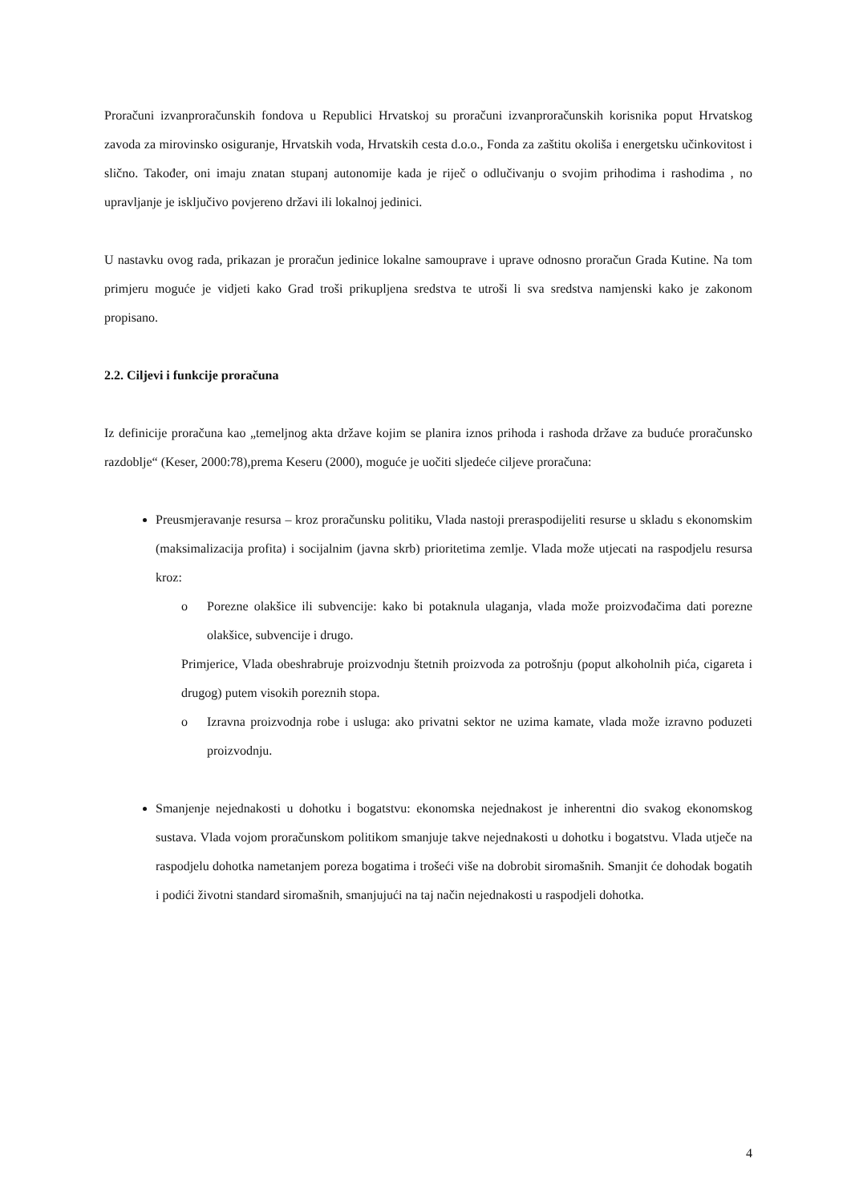Proračuni izvanproračunskih fondova u Republici Hrvatskoj su proračuni izvanproračunskih korisnika poput Hrvatskog zavoda za mirovinsko osiguranje, Hrvatskih voda, Hrvatskih cesta d.o.o., Fonda za zaštitu okoliša i energetsku učinkovitost i slično. Također, oni imaju znatan stupanj autonomije kada je riječ o odlučivanju o svojim prihodima i rashodima , no upravljanje je isključivo povjereno državi ili lokalnoj jedinici.
U nastavku ovog rada, prikazan je proračun jedinice lokalne samouprave i uprave odnosno proračun Grada Kutine. Na tom primjeru moguće je vidjeti kako Grad troši prikupljena sredstva te utroši li sva sredstva namjenski kako je zakonom propisano.
2.2. Ciljevi i funkcije proračuna
Iz definicije proračuna kao „temeljnog akta države kojim se planira iznos prihoda i rashoda države za buduće proračunsko razdoblje“ (Keser, 2000:78),prema Keseru (2000), moguće je uočiti sljedeće ciljeve proračuna:
Preusmjeravanje resursa – kroz proračunsku politiku, Vlada nastoji preraspodijeliti resurse u skladu s ekonomskim (maksimalizacija profita) i socijalnim (javna skrb) prioritetima zemlje. Vlada može utjecati na raspodjelu resursa kroz:
o Porezne olakšice ili subvencije: kako bi potaknula ulaganja, vlada može proizvođačima dati porezne olakšice, subvencije i drugo.
Primjerice, Vlada obeshrabruje proizvodnju štetnih proizvoda za potrošnju (poput alkoholnih pića, cigareta i drugog) putem visokih poreznih stopa.
o Izravna proizvodnja robe i usluga: ako privatni sektor ne uzima kamate, vlada može izravno poduzeti proizvodnju.
Smanjenje nejednakosti u dohotku i bogatstvu: ekonomska nejednakost je inherentni dio svakog ekonomskog sustava. Vlada vojom proračunskom politikom smanjuje takve nejednakosti u dohotku i bogatstvu. Vlada utječe na raspodjelu dohotka nametanjem poreza bogatima i trošeći više na dobrobit siromašnih. Smanjit će dohodak bogatih i podići životni standard siromašnih, smanjujući na taj način nejednakosti u raspodjeli dohotka.
4